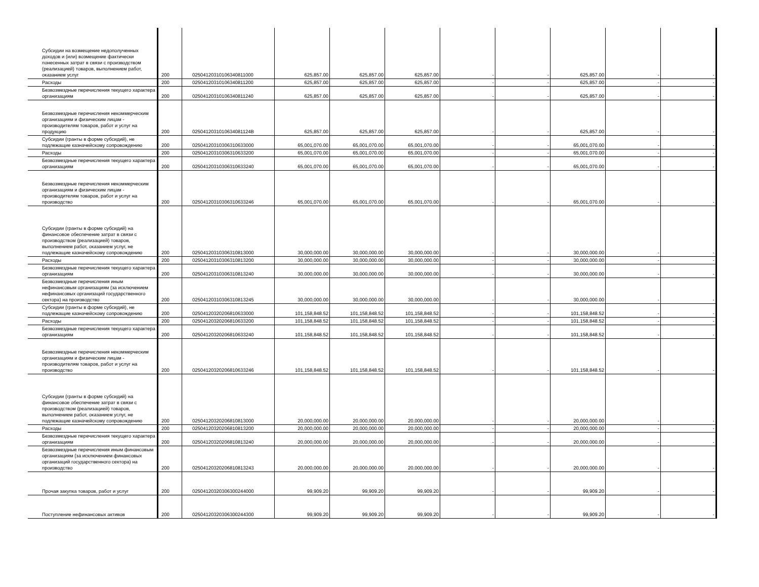| Субсидии на возмещение недополученных доходов и (или) возмещение фактически понесенных затрат в связи с производством (реализацией) товаров, выполнением работ, оказанием услуг | 200 | 02504120310106340811000 | 625,857.00 | 625,857.00 | 625,857.00 | - | - | 625,857.00 | - | - |
| Расходы | 200 | 02504120310106340811200 | 625,857.00 | 625,857.00 | 625,857.00 | - | - | 625,857.00 | - | - |
| Безвозмездные перечисления текущего характера организациям | 200 | 02504120310106340811240 | 625,857.00 | 625,857.00 | 625,857.00 | - | - | 625,857.00 | - | - |
| Безвозмездные перечисления некоммерческим организациям и физическим лицам - производителям товаров, работ и услуг на продукцию | 200 | 0250412031010634081124В | 625,857.00 | 625,857.00 | 625,857.00 | - | - | 625,857.00 | - | - |
| Субсидии (гранты в форме субсидий), не подлежащие казначейскому сопровождению | 200 | 02504120310306310633000 | 65,001,070.00 | 65,001,070.00 | 65,001,070.00 | - | - | 65,001,070.00 | - | - |
| Расходы | 200 | 02504120310306310633200 | 65,001,070.00 | 65,001,070.00 | 65,001,070.00 | - | - | 65,001,070.00 | - | - |
| Безвозмездные перечисления текущего характера организациям | 200 | 02504120310306310633240 | 65,001,070.00 | 65,001,070.00 | 65,001,070.00 | - | - | 65,001,070.00 | - | - |
| Безвозмездные перечисления некоммерческим организациям и физическим лицам - производителям товаров, работ и услуг на производство | 200 | 02504120310306310633246 | 65,001,070.00 | 65,001,070.00 | 65,001,070.00 | - | - | 65,001,070.00 | - | - |
| Субсидии (гранты в форме субсидий) на финансовое обеспечение затрат в связи с производством (реализацией) товаров, выполнением работ, оказанием услуг, не подлежащие казначейскому сопровождению | 200 | 02504120310306310813000 | 30,000,000.00 | 30,000,000.00 | 30,000,000.00 | - | - | 30,000,000.00 | - | - |
| Расходы | 200 | 02504120310306310813200 | 30,000,000.00 | 30,000,000.00 | 30,000,000.00 | - | - | 30,000,000.00 | - | - |
| Безвозмездные перечисления текущего характера организациям | 200 | 02504120310306310813240 | 30,000,000.00 | 30,000,000.00 | 30,000,000.00 | - | - | 30,000,000.00 | - | - |
| Безвозмездные перечисления иным нефинансовым организациям (за исключением нефинансовых организаций государственного сектора) на производство | 200 | 02504120310306310813245 | 30,000,000.00 | 30,000,000.00 | 30,000,000.00 | - | - | 30,000,000.00 | - | - |
| Субсидии (гранты в форме субсидий), не подлежащие казначейскому сопровождению | 200 | 02504120320206810633000 | 101,158,848.52 | 101,158,848.52 | 101,158,848.52 | - | - | 101,158,848.52 | - | - |
| Расходы | 200 | 02504120320206810633200 | 101,158,848.52 | 101,158,848.52 | 101,158,848.52 | - | - | 101,158,848.52 | - | - |
| Безвозмездные перечисления текущего характера организациям | 200 | 02504120320206810633240 | 101,158,848.52 | 101,158,848.52 | 101,158,848.52 | - | - | 101,158,848.52 | - | - |
| Безвозмездные перечисления некоммерческим организациям и физическим лицам - производителям товаров, работ и услуг на производство | 200 | 02504120320206810633246 | 101,158,848.52 | 101,158,848.52 | 101,158,848.52 | - | - | 101,158,848.52 | - | - |
| Субсидии (гранты в форме субсидий) на финансовое обеспечение затрат в связи с производством (реализацией) товаров, выполнением работ, оказанием услуг, не подлежащие казначейскому сопровождению | 200 | 02504120320206810813000 | 20,000,000.00 | 20,000,000.00 | 20,000,000.00 | - | - | 20,000,000.00 | - | - |
| Расходы | 200 | 02504120320206810813200 | 20,000,000.00 | 20,000,000.00 | 20,000,000.00 | - | - | 20,000,000.00 | - | - |
| Безвозмездные перечисления текущего характера организациям | 200 | 02504120320206810813240 | 20,000,000.00 | 20,000,000.00 | 20,000,000.00 | - | - | 20,000,000.00 | - | - |
| Безвозмездные перечисления иным финансовым организациям (за исключением финансовых организаций государственного сектора) на производство | 200 | 02504120320206810813243 | 20,000,000.00 | 20,000,000.00 | 20,000,000.00 | - | - | 20,000,000.00 | - | - |
| Прочая закупка товаров, работ и услуг | 200 | 02504120320306300244000 | 99,909.20 | 99,909.20 | 99,909.20 | - | - | 99,909.20 | - | - |
| Поступление нефинансовых активов | 200 | 02504120320306300244300 | 99,909.20 | 99,909.20 | 99,909.20 | - | - | 99,909.20 | - | - |